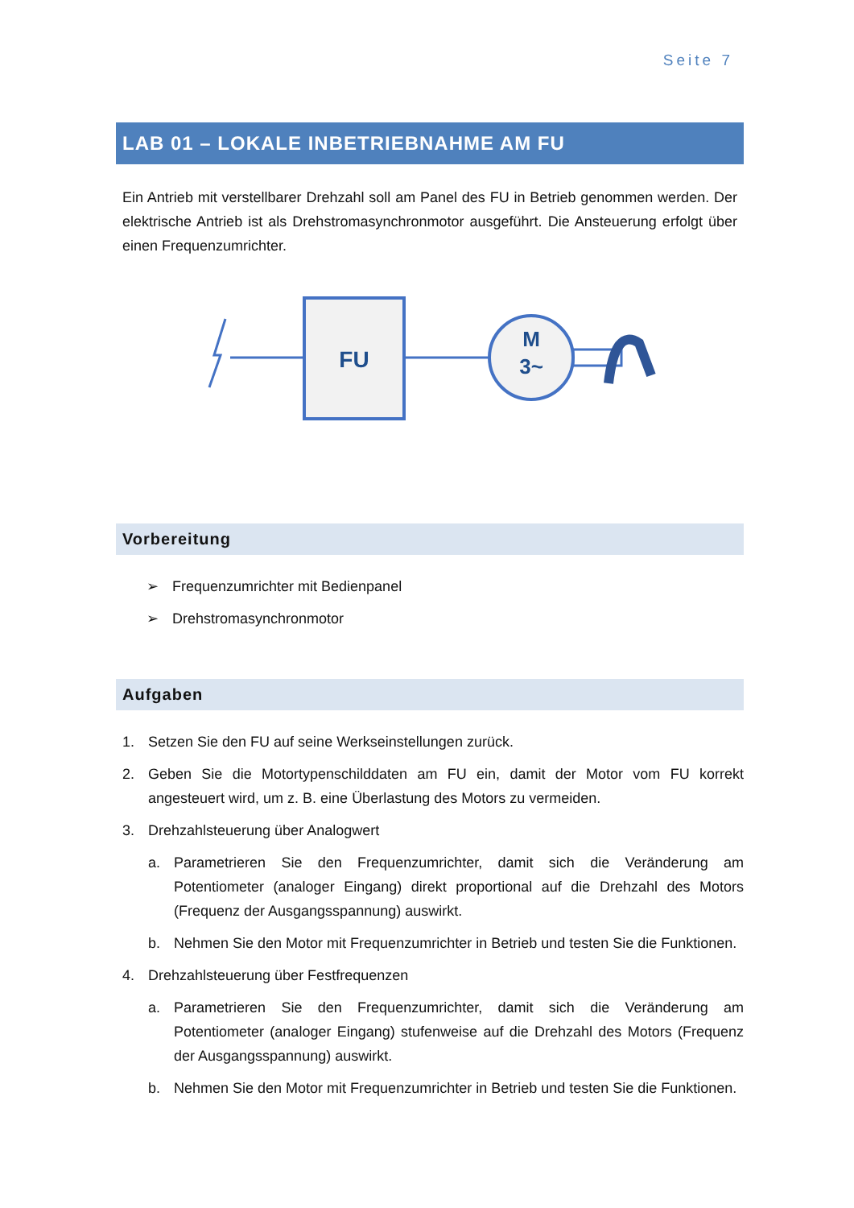Seite 7
LAB 01 – LOKALE INBETRIEBNAHME AM FU
Ein Antrieb mit verstellbarer Drehzahl soll am Panel des FU in Betrieb genommen werden. Der elektrische Antrieb ist als Drehstromasynchronmotor ausgeführt. Die Ansteuerung erfolgt über einen Frequenzumrichter.
FU
M
3~
Vorbereitung
➢ Frequenzumrichter mit Bedienpanel
➢ Drehstromasynchronmotor
Aufgaben
1. Setzen Sie den FU auf seine Werkseinstellungen zurück.
2. Geben Sie die Motortypenschilddaten am FU ein, damit der Motor vom FU korrekt angesteuert wird, um z. B. eine Überlastung des Motors zu vermeiden.
3. Drehzahlsteuerung über Analogwert
a. Parametrieren Sie den Frequenzumrichter, damit sich die Veränderung am Potentiometer (analoger Eingang) direkt proportional auf die Drehzahl des Motors (Frequenz der Ausgangsspannung) auswirkt.
b. Nehmen Sie den Motor mit Frequenzumrichter in Betrieb und testen Sie die Funktionen.
4. Drehzahlsteuerung über Festfrequenzen
a. Parametrieren Sie den Frequenzumrichter, damit sich die Veränderung am Potentiometer (analoger Eingang) stufenweise auf die Drehzahl des Motors (Frequenz der Ausgangsspannung) auswirkt.
b. Nehmen Sie den Motor mit Frequenzumrichter in Betrieb und testen Sie die Funktionen.